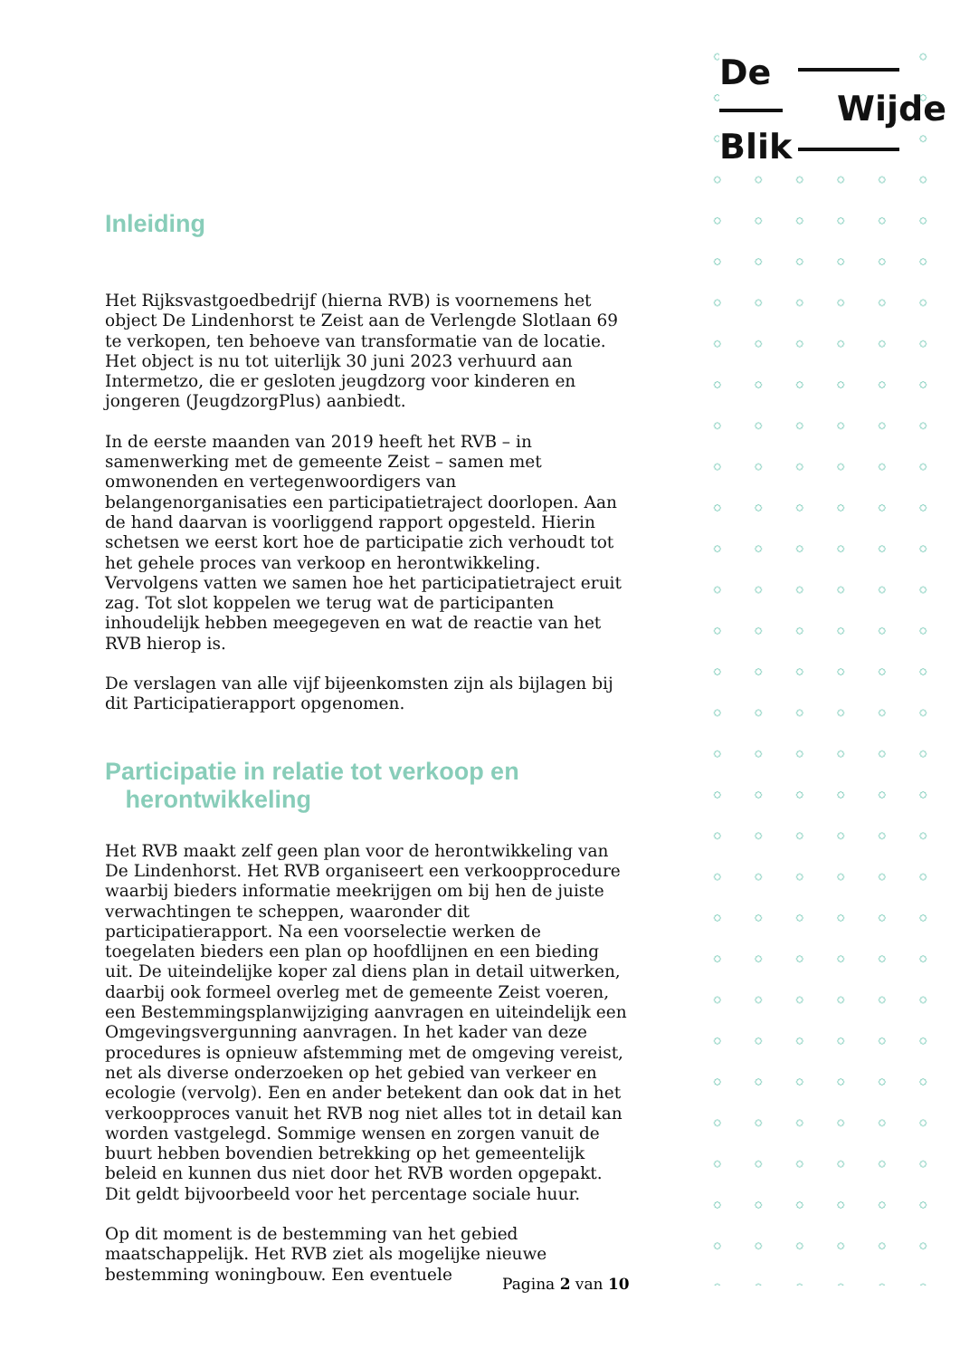De
Wijde
Blik
Inleiding
Het Rijksvastgoedbedrijf (hierna RVB) is voornemens het object De Lindenhorst te Zeist aan de Verlengde Slotlaan 69 te verkopen, ten behoeve van transformatie van de locatie. Het object is nu tot uiterlijk 30 juni 2023 verhuurd aan Intermetzo, die er gesloten jeugdzorg voor kinderen en jongeren (JeugdzorgPlus) aanbiedt.
In de eerste maanden van 2019 heeft het RVB – in samenwerking met de gemeente Zeist – samen met omwonenden en vertegenwoordigers van belangenorganisaties een participatietraject doorlopen. Aan de hand daarvan is voorliggend rapport opgesteld. Hierin schetsen we eerst kort hoe de participatie zich verhoudt tot het gehele proces van verkoop en herontwikkeling. Vervolgens vatten we samen hoe het participatietraject eruit zag. Tot slot koppelen we terug wat de participanten inhoudelijk hebben meegegeven en wat de reactie van het RVB hierop is.
De verslagen van alle vijf bijeenkomsten zijn als bijlagen bij dit Participatierapport opgenomen.
Participatie in relatie tot verkoop en
herontwikkeling
Het RVB maakt zelf geen plan voor de herontwikkeling van De Lindenhorst. Het RVB organiseert een verkoopprocedure waarbij bieders informatie meekrijgen om bij hen de juiste verwachtingen te scheppen, waaronder dit participatierapport. Na een voorselectie werken de toegelaten bieders een plan op hoofdlijnen en een bieding uit. De uiteindelijke koper zal diens plan in detail uitwerken, daarbij ook formeel overleg met de gemeente Zeist voeren,
een Bestemmingsplanwijziging aanvragen en uiteindelijk een Omgevingsvergunning aanvragen. In het kader van deze procedures is opnieuw afstemming met de omgeving vereist, net als diverse onderzoeken op het gebied van verkeer en ecologie (vervolg). Een en ander betekent dan ook dat in het verkoopproces vanuit het RVB nog niet alles tot in detail kan worden vastgelegd. Sommige wensen en zorgen vanuit de buurt hebben bovendien betrekking op het gemeentelijk beleid en kunnen dus niet door het RVB worden opgepakt. Dit geldt bijvoorbeeld voor het percentage sociale huur.
Op dit moment is de bestemming van het gebied maatschappelijk. Het RVB ziet als mogelijke nieuwe bestemming woningbouw. Een eventuele
Pagina 2 van 10